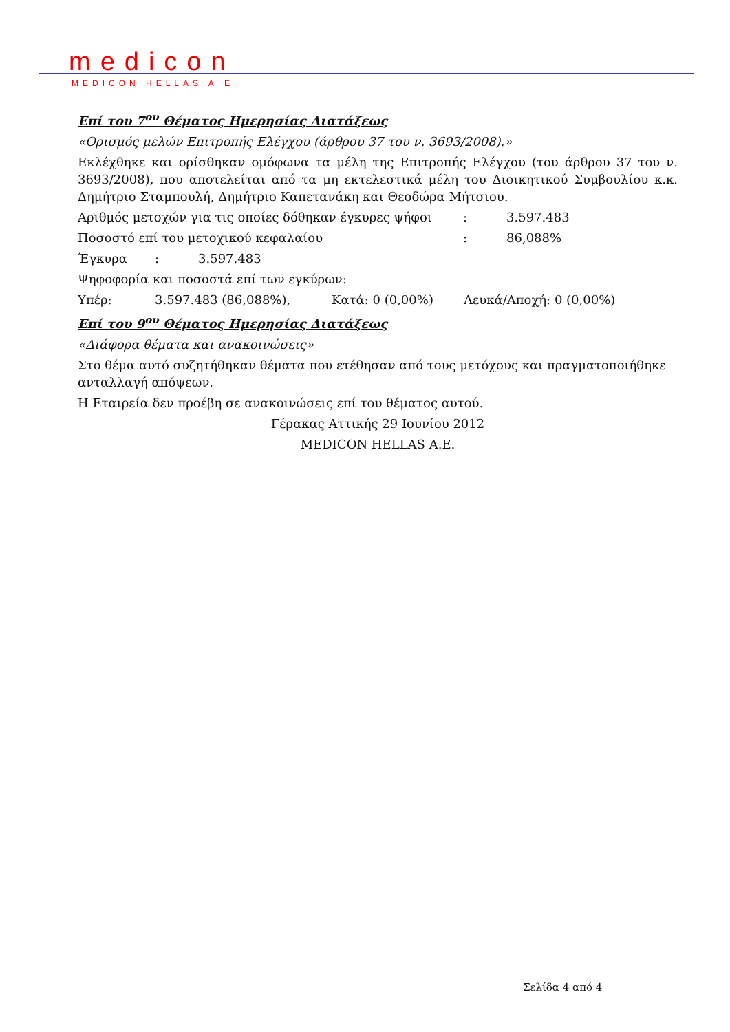medicon
MEDICON HELLAS A.E.
Επί του 7<sup>ου</sup> Θέματος Ημερησίας Διατάξεως
«Ορισμός μελών Επιτροπής Ελέγχου (άρθρου 37 του ν. 3693/2008).»
Εκλέχθηκε και ορίσθηκαν ομόφωνα τα μέλη της Επιτροπής Ελέγχου (του άρθρου 37 του ν. 3693/2008), που αποτελείται από τα μη εκτελεστικά μέλη του Διοικητικού Συμβουλίου κ.κ. Δημήτριο Σταμπουλή, Δημήτριο Καπετανάκη και Θεοδώρα Μήτσιου.
Αριθμός μετοχών για τις οποίες δόθηκαν έγκυρες ψήφοι: 3.597.483
Ποσοστό επί του μετοχικού κεφαλαίου: 86,088%
Έγκυρα: 3.597.483
Ψηφοφορία και ποσοστά επί των εγκύρων:
Υπέρ: 3.597.483 (86,088%), Κατά: 0 (0,00%) Λευκά/Αποχή: 0 (0,00%)
Επί του 9<sup>ου</sup> Θέματος Ημερησίας Διατάξεως
«Διάφορα θέματα και ανακοινώσεις»
Στο θέμα αυτό συζητήθηκαν θέματα που ετέθησαν από τους μετόχους και πραγματοποιήθηκε ανταλλαγή απόψεων.
Η Εταιρεία δεν προέβη σε ανακοινώσεις επί του θέματος αυτού.
Γέρακας Αττικής 29 Ιουνίου 2012
MEDICON HELLAS A.E.
Σελίδα 4 από 4